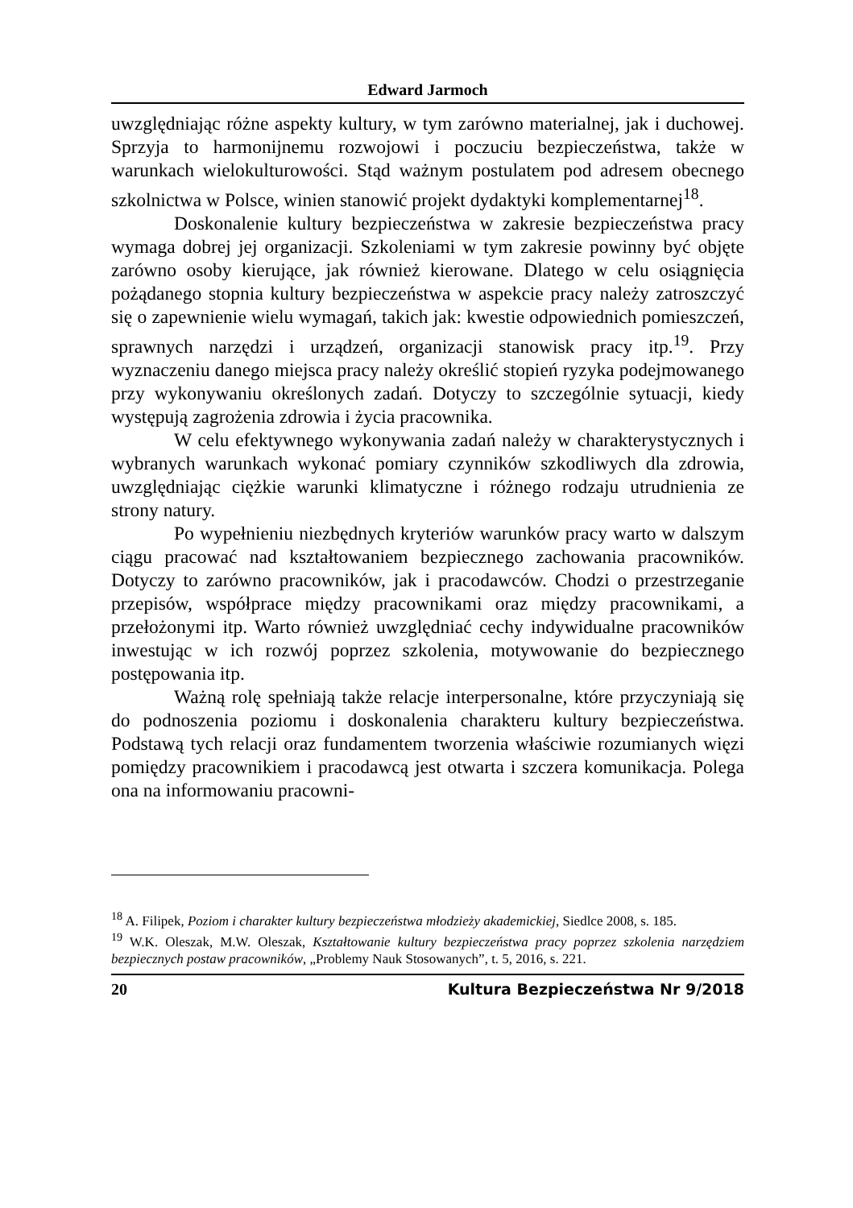Edward Jarmoch
uwzględniając różne aspekty kultury, w tym zarówno materialnej, jak i duchowej. Sprzyja to harmonijnemu rozwojowi i poczuciu bezpieczeństwa, także w warunkach wielokulturowości. Stąd ważnym postulatem pod adresem obecnego szkolnictwa w Polsce, winien stanowić projekt dydaktyki komplementarnej<sup>18</sup>.
Doskonalenie kultury bezpieczeństwa w zakresie bezpieczeństwa pracy wymaga dobrej jej organizacji. Szkoleniami w tym zakresie powinny być objęte zarówno osoby kierujące, jak również kierowane. Dlatego w celu osiągnięcia pożądanego stopnia kultury bezpieczeństwa w aspekcie pracy należy zatroszczyć się o zapewnienie wielu wymagań, takich jak: kwestie odpowiednich pomieszczeń, sprawnych narzędzi i urządzeń, organizacji stanowisk pracy itp.<sup>19</sup>. Przy wyznaczeniu danego miejsca pracy należy określić stopień ryzyka podejmowanego przy wykonywaniu określonych zadań. Dotyczy to szczególnie sytuacji, kiedy występują zagrożenia zdrowia i życia pracownika.
W celu efektywnego wykonywania zadań należy w charakterystycznych i wybranych warunkach wykonać pomiary czynników szkodliwych dla zdrowia, uwzględniając ciężkie warunki klimatyczne i różnego rodzaju utrudnienia ze strony natury.
Po wypełnieniu niezbędnych kryteriów warunków pracy warto w dalszym ciągu pracować nad kształtowaniem bezpiecznego zachowania pracowników. Dotyczy to zarówno pracowników, jak i pracodawców. Chodzi o przestrzeganie przepisów, współprace między pracownikami oraz między pracownikami, a przełożonymi itp. Warto również uwzględniać cechy indywidualne pracowników inwestując w ich rozwój poprzez szkolenia, motywowanie do bezpiecznego postępowania itp.
Ważną rolę spełniają także relacje interpersonalne, które przyczyniają się do podnoszenia poziomu i doskonalenia charakteru kultury bezpieczeństwa. Podstawą tych relacji oraz fundamentem tworzenia właściwie rozumianych więzi pomiędzy pracownikiem i pracodawcą jest otwarta i szczera komunikacja. Polega ona na informowaniu pracowni-
<sup>18</sup> A. Filipek, Poziom i charakter kultury bezpieczeństwa młodzieży akademickiej, Siedlce 2008, s. 185.
<sup>19</sup> W.K. Oleszak, M.W. Oleszak, Kształtowanie kultury bezpieczeństwa pracy poprzez szkolenia narzędziem bezpiecznych postaw pracowników, „Problemy Nauk Stosowanych”, t. 5, 2016, s. 221.
20 Kultura Bezpieczeństwa Nr 9/2018